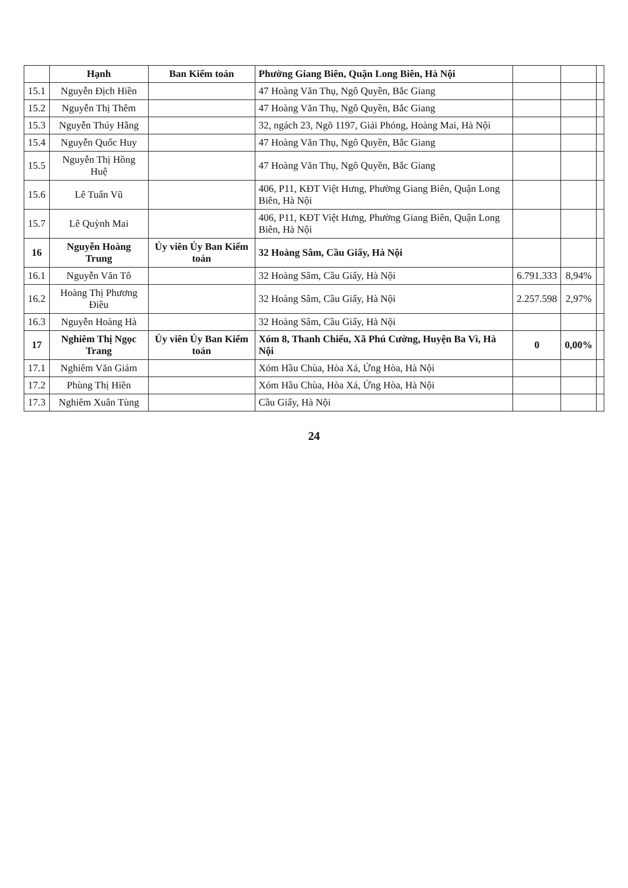| | Hạnh | Ban Kiểm toán | Phường Giang Biên, Quận Long Biên, Hà Nội | | | |
| 15.1 | Nguyễn Địch Hiền | | 47 Hoàng Văn Thụ, Ngô Quyền, Bắc Giang | | | |
| 15.2 | Nguyễn Thị Thêm | | 47 Hoàng Văn Thụ, Ngô Quyền, Bắc Giang | | | |
| 15.3 | Nguyễn Thúy Hằng | | 32, ngách 23, Ngõ 1197, Giải Phóng, Hoàng Mai, Hà Nội | | | |
| 15.4 | Nguyễn Quốc Huy | | 47 Hoàng Văn Thụ, Ngô Quyền, Bắc Giang | | | |
| 15.5 | Nguyễn Thị Hồng Huệ | | 47 Hoàng Văn Thụ, Ngô Quyền, Bắc Giang | | | |
| 15.6 | Lê Tuấn Vũ | | 406, P11, KĐT Việt Hưng, Phường Giang Biên, Quận Long Biên, Hà Nội | | | |
| 15.7 | Lê Quỳnh Mai | | 406, P11, KĐT Việt Hưng, Phường Giang Biên, Quận Long Biên, Hà Nội | | | |
| 16 | Nguyễn Hoàng Trung | Ủy viên Ủy Ban Kiểm toán | 32 Hoàng Sâm, Cầu Giấy, Hà Nội | | | |
| 16.1 | Nguyễn Văn Tô | | 32 Hoàng Sâm, Cầu Giấy, Hà Nội | 6.791.333 | 8,94% | |
| 16.2 | Hoàng Thị Phương Điều | | 32 Hoàng Sâm, Cầu Giấy, Hà Nội | 2.257.598 | 2,97% | |
| 16.3 | Nguyễn Hoàng Hà | | 32 Hoàng Sâm, Cầu Giấy, Hà Nội | | | |
| 17 | Nghiêm Thị Ngọc Trang | Ủy viên Ủy Ban Kiểm toán | Xóm 8, Thanh Chiểu, Xã Phú Cường, Huyện Ba Vì, Hà Nội | 0 | 0,00% | |
| 17.1 | Nghiêm Văn Giám | | Xóm Hầu Chùa, Hòa Xá, Ứng Hòa, Hà Nội | | | |
| 17.2 | Phùng Thị Hiền | | Xóm Hầu Chùa, Hòa Xá, Ứng Hòa, Hà Nội | | | |
| 17.3 | Nghiêm Xuân Tùng | | Cầu Giấy, Hà Nội | | | |
24